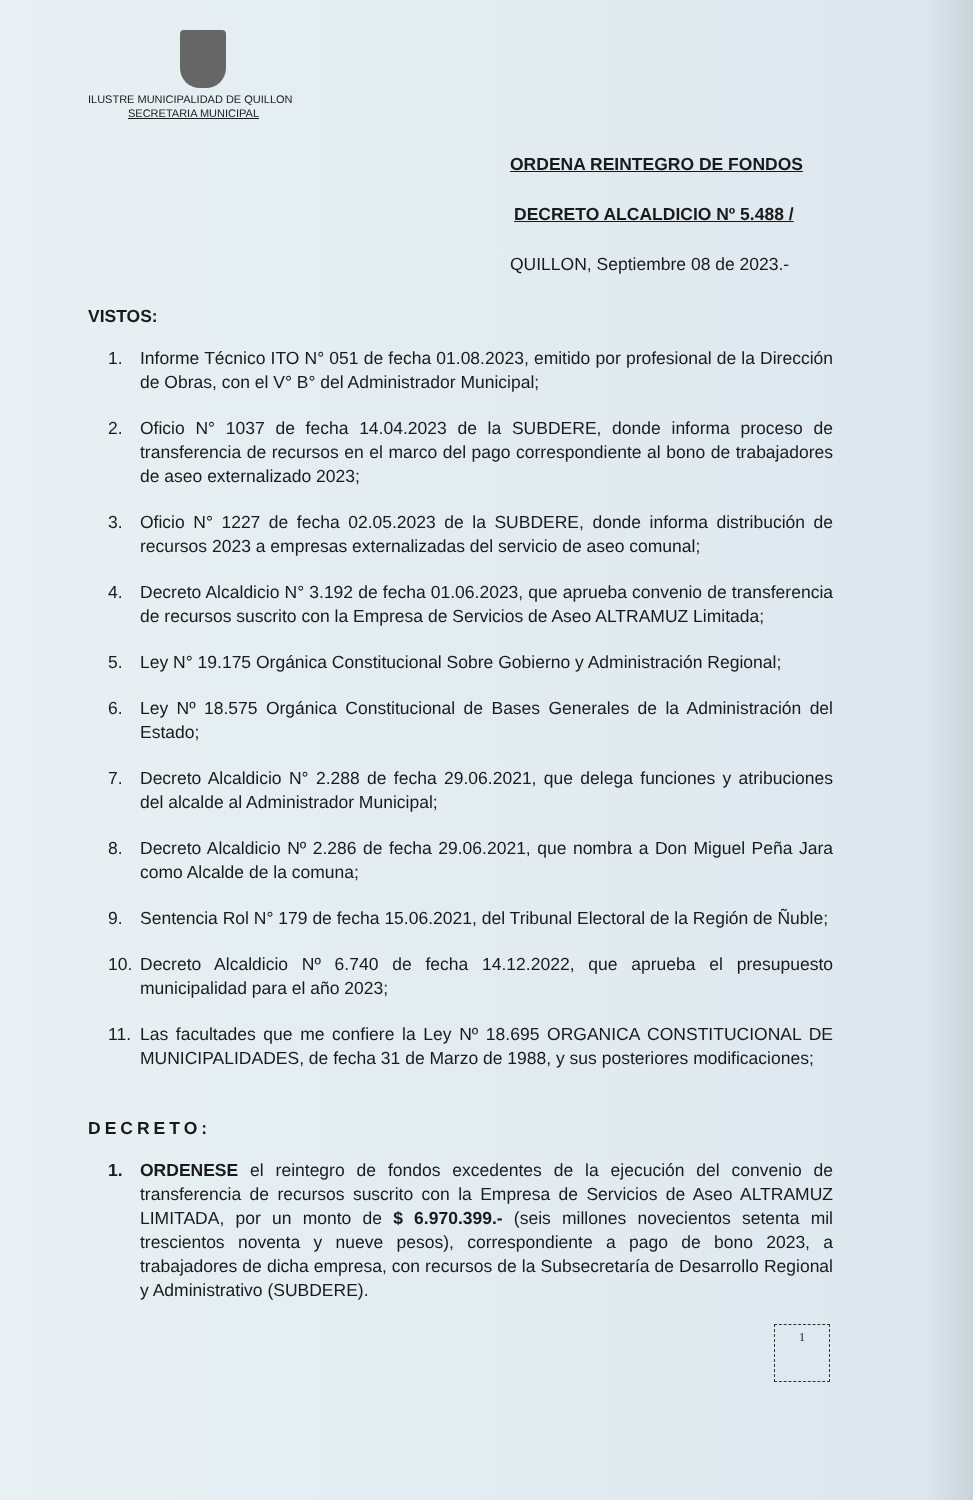ILUSTRE MUNICIPALIDAD DE QUILLON
SECRETARIA MUNICIPAL
ORDENA REINTEGRO DE FONDOS
DECRETO ALCALDICIO Nº 5.488 /
QUILLON, Septiembre 08 de 2023.-
VISTOS:
1. Informe Técnico ITO N° 051 de fecha 01.08.2023, emitido por profesional de la Dirección de Obras, con el V° B° del Administrador Municipal;
2. Oficio N° 1037 de fecha 14.04.2023 de la SUBDERE, donde informa proceso de transferencia de recursos en el marco del pago correspondiente al bono de trabajadores de aseo externalizado 2023;
3. Oficio N° 1227 de fecha 02.05.2023 de la SUBDERE, donde informa distribución de recursos 2023 a empresas externalizadas del servicio de aseo comunal;
4. Decreto Alcaldicio N° 3.192 de fecha 01.06.2023, que aprueba convenio de transferencia de recursos suscrito con la Empresa de Servicios de Aseo ALTRAMUZ Limitada;
5. Ley N° 19.175 Orgánica Constitucional Sobre Gobierno y Administración Regional;
6. Ley Nº 18.575 Orgánica Constitucional de Bases Generales de la Administración del Estado;
7. Decreto Alcaldicio N° 2.288 de fecha 29.06.2021, que delega funciones y atribuciones del alcalde al Administrador Municipal;
8. Decreto Alcaldicio Nº 2.286 de fecha 29.06.2021, que nombra a Don Miguel Peña Jara como Alcalde de la comuna;
9. Sentencia Rol N° 179 de fecha 15.06.2021, del Tribunal Electoral de la Región de Ñuble;
10. Decreto Alcaldicio Nº 6.740 de fecha 14.12.2022, que aprueba el presupuesto municipalidad para el año 2023;
11. Las facultades que me confiere la Ley Nº 18.695 ORGANICA CONSTITUCIONAL DE MUNICIPALIDADES, de fecha 31 de Marzo de 1988, y sus posteriores modificaciones;
DECRETO:
1. ORDENESE el reintegro de fondos excedentes de la ejecución del convenio de transferencia de recursos suscrito con la Empresa de Servicios de Aseo ALTRAMUZ LIMITADA, por un monto de $ 6.970.399.- (seis millones novecientos setenta mil trescientos noventa y nueve pesos), correspondiente a pago de bono 2023, a trabajadores de dicha empresa, con recursos de la Subsecretaría de Desarrollo Regional y Administrativo (SUBDERE).
1